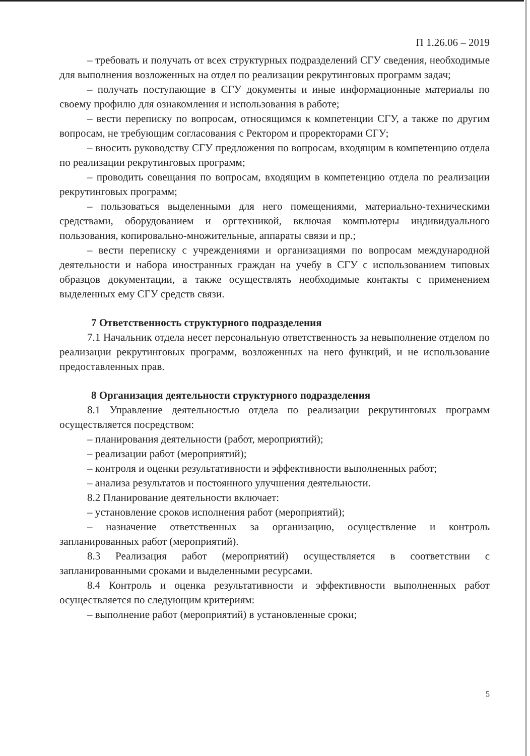П 1.26.06 – 2019
– требовать и получать от всех структурных подразделений СГУ сведения, необходимые для выполнения возложенных на отдел по реализации рекрутинговых программ задач;
– получать поступающие в СГУ документы и иные информационные материалы по своему профилю для ознакомления и использования в работе;
– вести переписку по вопросам, относящимся к компетенции СГУ, а также по другим вопросам, не требующим согласования с Ректором и проректорами СГУ;
– вносить руководству СГУ предложения по вопросам, входящим в компетенцию отдела по реализации рекрутинговых программ;
– проводить совещания по вопросам, входящим в компетенцию отдела по реализации рекрутинговых программ;
– пользоваться выделенными для него помещениями, материально-техническими средствами, оборудованием и оргтехникой, включая компьютеры индивидуального пользования, копировально-множительные, аппараты связи и пр.;
– вести переписку с учреждениями и организациями по вопросам международной деятельности и набора иностранных граждан на учебу в СГУ с использованием типовых образцов документации, а также осуществлять необходимые контакты с применением выделенных ему СГУ средств связи.
7 Ответственность структурного подразделения
7.1 Начальник отдела несет персональную ответственность за невыполнение отделом по реализации рекрутинговых программ, возложенных на него функций, и не использование предоставленных прав.
8 Организация деятельности структурного подразделения
8.1 Управление деятельностью отдела по реализации рекрутинговых программ осуществляется посредством:
– планирования деятельности (работ, мероприятий);
– реализации работ (мероприятий);
– контроля и оценки результативности и эффективности выполненных работ;
– анализа результатов и постоянного улучшения деятельности.
8.2 Планирование деятельности включает:
– установление сроков исполнения работ (мероприятий);
– назначение ответственных за организацию, осуществление и контроль запланированных работ (мероприятий).
8.3 Реализация работ (мероприятий) осуществляется в соответствии с запланированными сроками и выделенными ресурсами.
8.4 Контроль и оценка результативности и эффективности выполненных работ осуществляется по следующим критериям:
– выполнение работ (мероприятий) в установленные сроки;
5